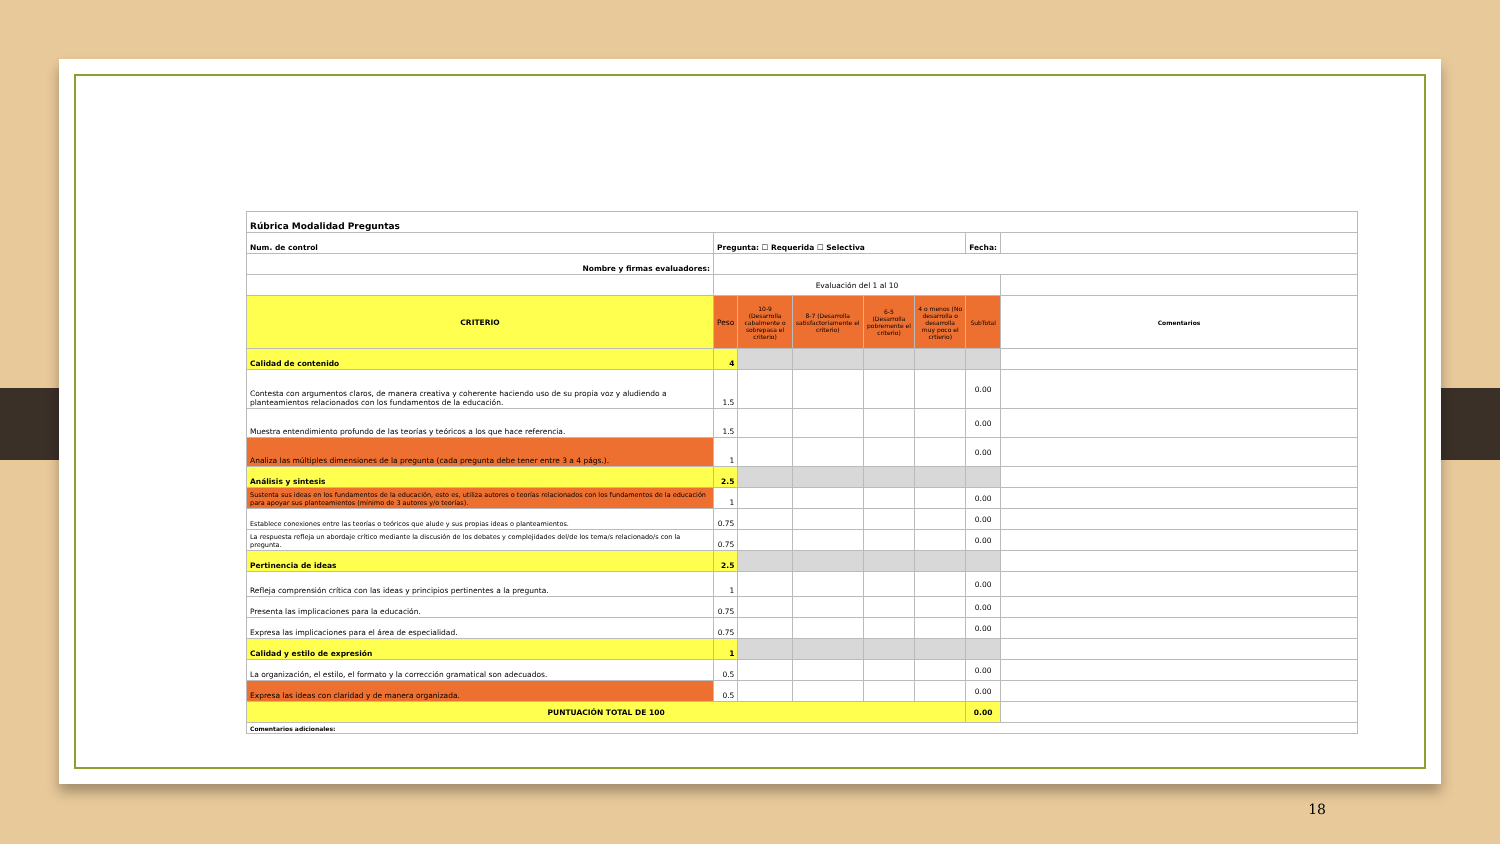| Rúbrica Modalidad Preguntas | | | | | | | |
| Num. de control | Pregunta: ☐ Requerida ☐ Selectiva | | | | | Fecha: | |
| Nombre y firmas evaluadores: | | | | | | | |
| | Evaluación del 1 al 10 | | | | | | |
| CRITERIO | Peso | 10-9 (Desarrolla cabalmente o sobrepasa el criterio) | 8-7 (Desarrolla satisfactoriamente el criterio) | 6-5 (Desarrolla pobremente el criterio) | 4 o menos (No desarrolla o desarrolla muy poco el crtierio) | SubTotal | Comentarios |
| Calidad de contenido | 4 | | | | | | |
| Contesta con argumentos claros, de manera creativa y coherente haciendo uso de su propia voz y aludiendo a planteamientos relacionados con los fundamentos de la educación. | 1.5 | | | | | 0.00 | |
| Muestra entendimiento profundo de las teorías y teóricos a los que hace referencia. | 1.5 | | | | | 0.00 | |
| Analiza las múltiples dimensiones de la pregunta (cada pregunta debe tener entre 3 a 4 págs.). | 1 | | | | | 0.00 | |
| Análisis y sintesis | 2.5 | | | | | | |
| Sustenta sus ideas en los fundamentos de la educación, esto es, utiliza autores o teorías relacionados con los fundamentos de la educación para apoyar sus planteamientos (mínimo de 3 autores y/o teorías). | 1 | | | | | 0.00 | |
| Establece conexiones entre las teorías o teóricos que alude y sus propias ideas o planteamientos. | 0.75 | | | | | 0.00 | |
| La respuesta refleja un abordaje crítico mediante la discusión de los debates y complejidades del/de los tema/s relacionado/s con la pregunta. | 0.75 | | | | | 0.00 | |
| Pertinencia de ideas | 2.5 | | | | | | |
| Refleja comprensión crítica con las ideas y principios pertinentes a la pregunta. | 1 | | | | | 0.00 | |
| Presenta las implicaciones para la educación. | 0.75 | | | | | 0.00 | |
| Expresa las implicaciones para el área de especialidad. | 0.75 | | | | | 0.00 | |
| Calidad y estilo de expresión | 1 | | | | | | |
| La organización, el estilo, el formato y la corrección gramatical son adecuados. | 0.5 | | | | | 0.00 | |
| Expresa las ideas con claridad y de manera organizada. | 0.5 | | | | | 0.00 | |
| PUNTUACIÓN TOTAL DE 100 | | | | | | 0.00 | |
| Comentarios adicionales: | | | | | | | |
18